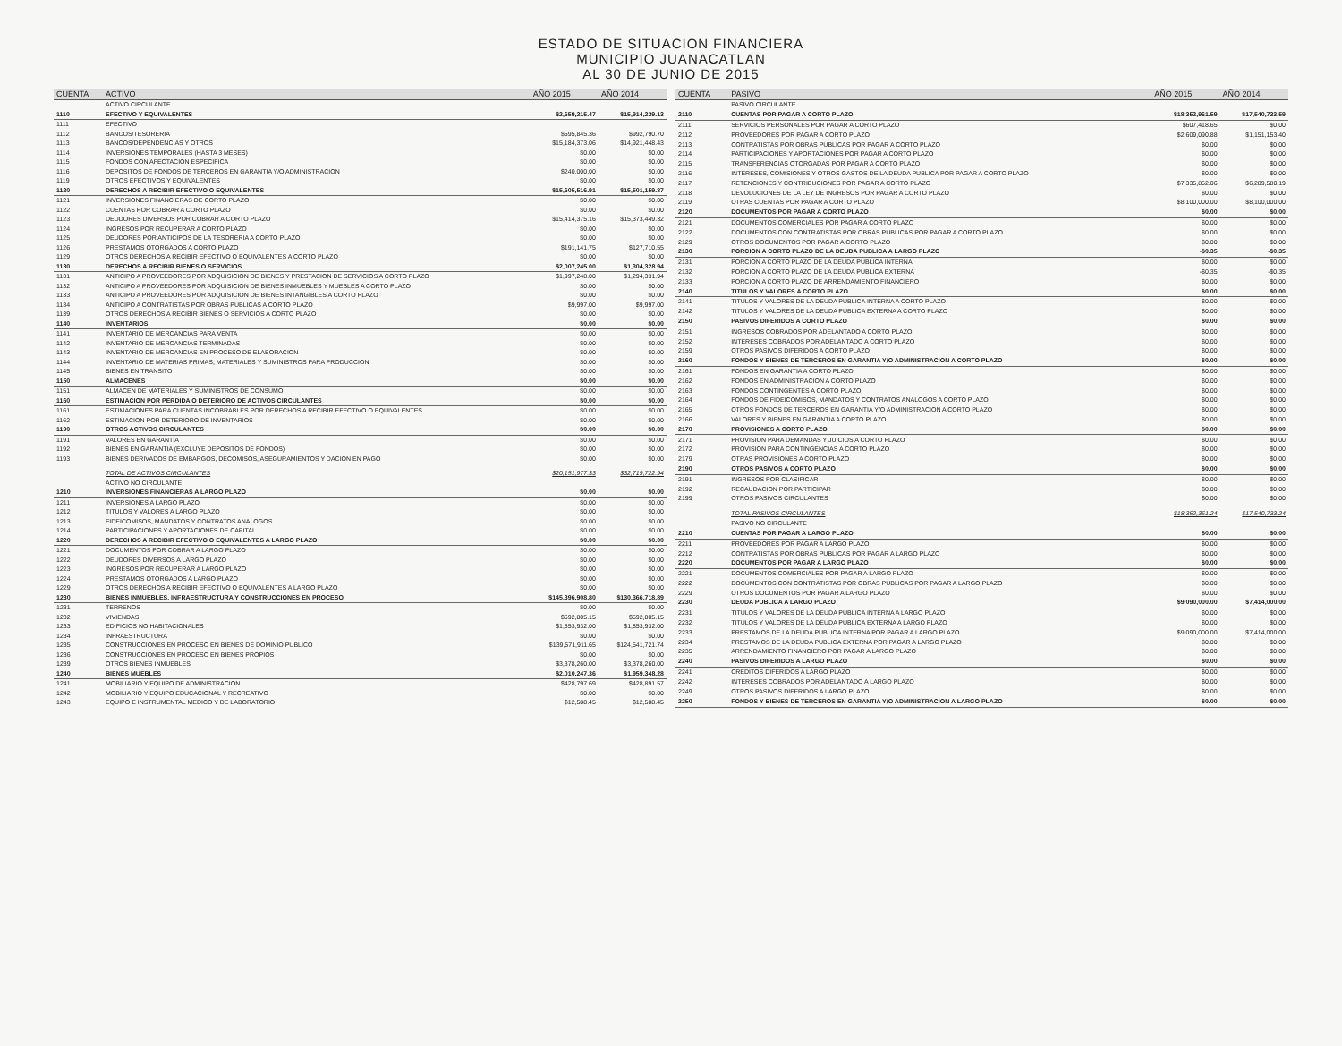ESTADO DE SITUACION FINANCIERA
MUNICIPIO JUANACATLAN
AL 30 DE JUNIO DE 2015
| CUENTA | ACTIVO | AÑO 2015 | AÑO 2014 |
| --- | --- | --- | --- |
| | ACTIVO CIRCULANTE | | |
| 1110 | EFECTIVO Y EQUIVALENTES | $2,659,215.47 | $15,914,239.13 |
| 1111 | EFECTIVO | | |
| 1112 | BANCOS/TESORERIA | $595,845.36 | $992,790.70 |
| 1113 | BANCOS/DEPENDENCIAS Y OTROS | $15,184,373.06 | $14,921,448.43 |
| 1114 | INVERSIONES TEMPORALES (HASTA 3 MESES) | $0.00 | $0.00 |
| 1115 | FONDOS CON AFECTACION ESPECIFICA | $0.00 | $0.00 |
| 1116 | DEPOSITOS DE FONDOS DE TERCEROS EN GARANTIA Y/O ADMINISTRACION | $240,000.00 | $0.00 |
| 1119 | OTROS EFECTIVOS Y EQUIVALENTES | $0.00 | $0.00 |
| 1120 | DERECHOS A RECIBIR EFECTIVO O EQUIVALENTES | $15,605,516.91 | $15,501,159.87 |
| 1121 | INVERSIONES FINANCIERAS DE CORTO PLAZO | $0.00 | $0.00 |
| 1122 | CUENTAS POR COBRAR A CORTO PLAZO | $0.00 | $0.00 |
| 1123 | DEUDORES DIVERSOS POR COBRAR A CORTO PLAZO | $15,414,375.16 | $15,373,449.32 |
| 1124 | INGRESOS POR RECUPERAR A CORTO PLAZO | $0.00 | $0.00 |
| 1125 | DEUDORES POR ANTICIPOS DE LA TESORERIA A CORTO PLAZO | $0.00 | $0.00 |
| 1126 | PRESTAMOS OTORGADOS A CORTO PLAZO | $191,141.75 | $127,710.55 |
| 1129 | OTROS DERECHOS A RECIBIR EFECTIVO O EQUIVALENTES A CORTO PLAZO | $0.00 | $0.00 |
| 1130 | DERECHOS A RECIBIR BIENES O SERVICIOS | $2,007,245.00 | $1,304,328.94 |
| 1131 | ANTICIPO A PROVEEDORES POR ADQUISICION DE BIENES Y PRESTACION DE SERVICIOS A CORTO PLAZO | $1,997,248.00 | $1,294,331.94 |
| 1132 | ANTICIPO A PROVEEDORES POR ADQUISICION DE BIENES INMUEBLES Y MUEBLES A CORTO PLAZO | $0.00 | $0.00 |
| 1133 | ANTICIPO A PROVEEDORES POR ADQUISICION DE BIENES INTANGIBLES A CORTO PLAZO | $0.00 | $0.00 |
| 1134 | ANTICIPO A CONTRATISTAS POR OBRAS PUBLICAS A CORTO PLAZO | $9,997.00 | $9,997.00 |
| 1139 | OTROS DERECHOS A RECIBIR BIENES O SERVICIOS A CORTO PLAZO | $0.00 | $0.00 |
| 1140 | INVENTARIOS | $0.00 | $0.00 |
| 1141 | INVENTARIO DE MERCANCIAS PARA VENTA | $0.00 | $0.00 |
| 1142 | INVENTARIO DE MERCANCIAS TERMINADAS | $0.00 | $0.00 |
| 1143 | INVENTARIO DE MERCANCIAS EN PROCESO DE ELABORACION | $0.00 | $0.00 |
| 1144 | INVENTARIO DE MATERIAS PRIMAS, MATERIALES Y SUMINISTROS PARA PRODUCCION | $0.00 | $0.00 |
| 1145 | BIENES EN TRANSITO | $0.00 | $0.00 |
| 1150 | ALMACENES | $0.00 | $0.00 |
| 1151 | ALMACEN DE MATERIALES Y SUMINISTROS DE CONSUMO | $0.00 | $0.00 |
| 1160 | ESTIMACION POR PERDIDA O DETERIORO DE ACTIVOS CIRCULANTES | $0.00 | $0.00 |
| 1161 | ESTIMACIONES PARA CUENTAS INCOBRABLES POR DERECHOS A RECIBIR EFECTIVO O EQUIVALENTES | $0.00 | $0.00 |
| 1162 | ESTIMACION POR DETERIORO DE INVENTARIOS | $0.00 | $0.00 |
| 1190 | OTROS ACTIVOS CIRCULANTES | $0.00 | $0.00 |
| 1191 | VALORES EN GARANTIA | $0.00 | $0.00 |
| 1192 | BIENES EN GARANTIA (EXCLUYE DEPOSITOS DE FONDOS) | $0.00 | $0.00 |
| 1193 | BIENES DERIVADOS DE EMBARGOS, DECOMISOS, ASEGURAMIENTOS Y DACION EN PAGO | $0.00 | $0.00 |
| | TOTAL DE ACTIVOS CIRCULANTES | $20,151,977.33 | $32,719,722.94 |
| | ACTIVO NO CIRCULANTE | | |
| 1210 | INVERSIONES FINANCIERAS A LARGO PLAZO | $0.00 | $0.00 |
| 1211 | INVERSIONES A LARGO PLAZO | $0.00 | $0.00 |
| 1212 | TITULOS Y VALORES A LARGO PLAZO | $0.00 | $0.00 |
| 1213 | FIDEICOMISOS, MANDATOS Y CONTRATOS ANALOGOS | $0.00 | $0.00 |
| 1214 | PARTICIPACIONES Y APORTACIONES DE CAPITAL | $0.00 | $0.00 |
| 1220 | DERECHOS A RECIBIR EFECTIVO O EQUIVALENTES A LARGO PLAZO | $0.00 | $0.00 |
| 1221 | DOCUMENTOS POR COBRAR A LARGO PLAZO | $0.00 | $0.00 |
| 1222 | DEUDORES DIVERSOS A LARGO PLAZO | $0.00 | $0.00 |
| 1223 | INGRESOS POR RECUPERAR A LARGO PLAZO | $0.00 | $0.00 |
| 1224 | PRESTAMOS OTORGADOS A LARGO PLAZO | $0.00 | $0.00 |
| 1229 | OTROS DERECHOS A RECIBIR EFECTIVO O EQUIVALENTES A LARGO PLAZO | $0.00 | $0.00 |
| 1230 | BIENES INMUEBLES, INFRAESTRUCTURA Y CONSTRUCCIONES EN PROCESO | $145,396,908.80 | $130,366,718.89 |
| 1231 | TERRENOS | $0.00 | $0.00 |
| 1232 | VIVIENDAS | $592,805.15 | $592,805.15 |
| 1233 | EDIFICIOS NO HABITACIONALES | $1,853,932.00 | $1,853,932.00 |
| 1234 | INFRAESTRUCTURA | $0.00 | $0.00 |
| 1235 | CONSTRUCCIONES EN PROCESO EN BIENES DE DOMINIO PUBLICO | $139,571,911.65 | $124,541,721.74 |
| 1236 | CONSTRUCCIONES EN PROCESO EN BIENES PROPIOS | $0.00 | $0.00 |
| 1239 | OTROS BIENES INMUEBLES | $3,378,260.00 | $3,378,260.00 |
| 1240 | BIENES MUEBLES | $2,010,247.36 | $1,959,348.28 |
| 1241 | MOBILIARIO Y EQUIPO DE ADMINISTRACION | $428,797.69 | $428,891.57 |
| 1242 | MOBILIARIO Y EQUIPO EDUCACIONAL Y RECREATIVO | $0.00 | $0.00 |
| 1243 | EQUIPO E INSTRUMENTAL MEDICO Y DE LABORATORIO | $12,588.45 | $12,588.45 |
| CUENTA | PASIVO | AÑO 2015 | AÑO 2014 |
| --- | --- | --- | --- |
| | PASIVO CIRCULANTE | | |
| 2110 | CUENTAS POR PAGAR A CORTO PLAZO | $18,352,961.59 | $17,540,733.59 |
| 2111 | SERVICIOS PERSONALES POR PAGAR A CORTO PLAZO | $607,418.65 | $0.00 |
| 2112 | PROVEEDORES POR PAGAR A CORTO PLAZO | $2,609,090.88 | $1,151,153.40 |
| 2113 | CONTRATISTAS POR OBRAS PUBLICAS POR PAGAR A CORTO PLAZO | $0.00 | $0.00 |
| 2114 | PARTICIPACIONES Y APORTACIONES POR PAGAR A CORTO PLAZO | $0.00 | $0.00 |
| 2115 | TRANSFERENCIAS OTORGADAS POR PAGAR A CORTO PLAZO | $0.00 | $0.00 |
| 2116 | INTERESES, COMISIONES Y OTROS GASTOS DE LA DEUDA PUBLICA POR PAGAR A CORTO PLAZO | $0.00 | $0.00 |
| 2117 | RETENCIONES Y CONTRIBUCIONES POR PAGAR A CORTO PLAZO | $7,335,852.06 | $6,289,580.19 |
| 2118 | DEVOLUCIONES DE LA LEY DE INGRESOS POR PAGAR A CORTO PLAZO | $0.00 | $0.00 |
| 2119 | OTRAS CUENTAS POR PAGAR A CORTO PLAZO | $8,100,000.00 | $8,100,000.00 |
| 2120 | DOCUMENTOS POR PAGAR A CORTO PLAZO | $0.00 | $0.00 |
| 2121 | DOCUMENTOS COMERCIALES POR PAGAR A CORTO PLAZO | $0.00 | $0.00 |
| 2122 | DOCUMENTOS CON CONTRATISTAS POR OBRAS PUBLICAS POR PAGAR A CORTO PLAZO | $0.00 | $0.00 |
| 2129 | OTROS DOCUMENTOS POR PAGAR A CORTO PLAZO | $0.00 | $0.00 |
| 2130 | PORCION A CORTO PLAZO DE LA DEUDA PUBLICA A LARGO PLAZO | -$0.35 | -$0.35 |
| 2131 | PORCION A CORTO PLAZO DE LA DEUDA PUBLICA INTERNA | $0.00 | $0.00 |
| 2132 | PORCION A CORTO PLAZO DE LA DEUDA PUBLICA EXTERNA | -$0.35 | -$0.35 |
| 2133 | PORCION A CORTO PLAZO DE ARRENDAMIENTO FINANCIERO | $0.00 | $0.00 |
| 2140 | TITULOS Y VALORES A CORTO PLAZO | $0.00 | $0.00 |
| 2141 | TITULOS Y VALORES DE LA DEUDA PUBLICA INTERNA A CORTO PLAZO | $0.00 | $0.00 |
| 2142 | TITULOS Y VALORES DE LA DEUDA PUBLICA EXTERNA A CORTO PLAZO | $0.00 | $0.00 |
| 2150 | PASIVOS DIFERIDOS A CORTO PLAZO | $0.00 | $0.00 |
| 2151 | INGRESOS COBRADOS POR ADELANTADO A CORTO PLAZO | $0.00 | $0.00 |
| 2152 | INTERESES COBRADOS POR ADELANTADO A CORTO PLAZO | $0.00 | $0.00 |
| 2159 | OTROS PASIVOS DIFERIDOS A CORTO PLAZO | $0.00 | $0.00 |
| 2160 | FONDOS Y BIENES DE TERCEROS EN GARANTIA Y/O ADMINISTRACION A CORTO PLAZO | $0.00 | $0.00 |
| 2161 | FONDOS EN GARANTIA A CORTO PLAZO | $0.00 | $0.00 |
| 2162 | FONDOS EN ADMINISTRACION A CORTO PLAZO | $0.00 | $0.00 |
| 2163 | FONDOS CONTINGENTES A CORTO PLAZO | $0.00 | $0.00 |
| 2164 | FONDOS DE FIDEICOMISOS, MANDATOS Y CONTRATOS ANALOGOS A CORTO PLAZO | $0.00 | $0.00 |
| 2165 | OTROS FONDOS DE TERCEROS EN GARANTIA Y/O ADMINISTRACION A CORTO PLAZO | $0.00 | $0.00 |
| 2166 | VALORES Y BIENES EN GARANTIA A CORTO PLAZO | $0.00 | $0.00 |
| 2170 | PROVISIONES A CORTO PLAZO | $0.00 | $0.00 |
| 2171 | PROVISION PARA DEMANDAS Y JUICIOS A CORTO PLAZO | $0.00 | $0.00 |
| 2172 | PROVISION PARA CONTINGENCIAS A CORTO PLAZO | $0.00 | $0.00 |
| 2179 | OTRAS PROVISIONES A CORTO PLAZO | $0.00 | $0.00 |
| 2190 | OTROS PASIVOS A CORTO PLAZO | $0.00 | $0.00 |
| 2191 | INGRESOS POR CLASIFICAR | $0.00 | $0.00 |
| 2192 | RECAUDACION POR PARTICIPAR | $0.00 | $0.00 |
| 2199 | OTROS PASIVOS CIRCULANTES | $0.00 | $0.00 |
| | TOTAL PASIVOS CIRCULANTES | $18,352,361.24 | $17,540,733.24 |
| | PASIVO NO CIRCULANTE | | |
| 2210 | CUENTAS POR PAGAR A LARGO PLAZO | $0.00 | $0.00 |
| 2211 | PROVEEDORES POR PAGAR A LARGO PLAZO | $0.00 | $0.00 |
| 2212 | CONTRATISTAS POR OBRAS PUBLICAS POR PAGAR A LARGO PLAZO | $0.00 | $0.00 |
| 2220 | DOCUMENTOS POR PAGAR A LARGO PLAZO | $0.00 | $0.00 |
| 2221 | DOCUMENTOS COMERCIALES POR PAGAR A LARGO PLAZO | $0.00 | $0.00 |
| 2222 | DOCUMENTOS CON CONTRATISTAS POR OBRAS PUBLICAS POR PAGAR A LARGO PLAZO | $0.00 | $0.00 |
| 2229 | OTROS DOCUMENTOS POR PAGAR A LARGO PLAZO | $0.00 | $0.00 |
| 2230 | DEUDA PUBLICA A LARGO PLAZO | $9,090,000.00 | $7,414,000.00 |
| 2231 | TITULOS Y VALORES DE LA DEUDA PUBLICA INTERNA A LARGO PLAZO | $0.00 | $0.00 |
| 2232 | TITULOS Y VALORES DE LA DEUDA PUBLICA EXTERNA A LARGO PLAZO | $0.00 | $0.00 |
| 2233 | PRESTAMOS DE LA DEUDA PUBLICA INTERNA POR PAGAR A LARGO PLAZO | $9,090,000.00 | $7,414,000.00 |
| 2234 | PRESTAMOS DE LA DEUDA PUBLICA EXTERNA POR PAGAR A LARGO PLAZO | $0.00 | $0.00 |
| 2235 | ARRENDAMIENTO FINANCIERO POR PAGAR A LARGO PLAZO | $0.00 | $0.00 |
| 2240 | PASIVOS DIFERIDOS A LARGO PLAZO | $0.00 | $0.00 |
| 2241 | CREDITOS DIFERIDOS A LARGO PLAZO | $0.00 | $0.00 |
| 2242 | INTERESES COBRADOS POR ADELANTADO A LARGO PLAZO | $0.00 | $0.00 |
| 2249 | OTROS PASIVOS DIFERIDOS A LARGO PLAZO | $0.00 | $0.00 |
| 2250 | FONDOS Y BIENES DE TERCEROS EN GARANTIA Y/O ADMINISTRACION A LARGO PLAZO | $0.00 | $0.00 |